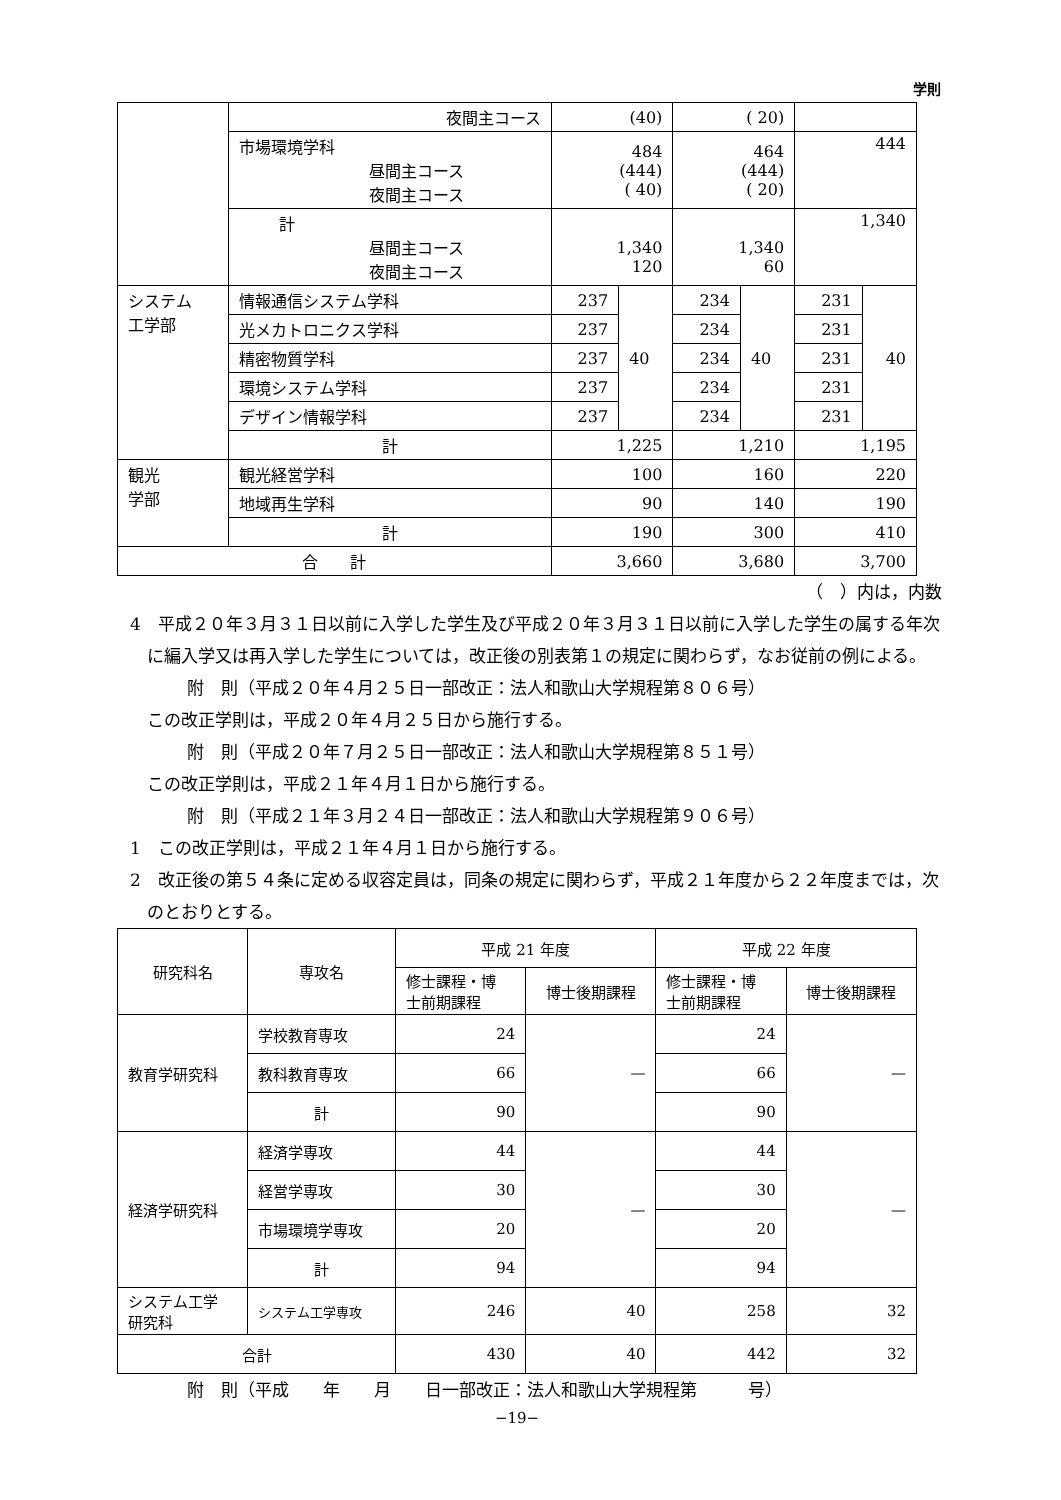学則
| | 夜間主コース | (40) | | ( 20) | | | |
| | 市場環境学科 昼間主コース 夜間主コース | 484 (444) ( 40) | | 464 (444) ( 20) | | 444 | |
| | 計 昼間主コース 夜間主コース | 1,340 120 | | 1,340 60 | | 1,340 | |
| システム 工学部 | 情報通信システム学科 | 237 | 40 | 234 | 40 | 231 | 40 |
| | 光メカトロニクス学科 | 237 | | 234 | | 231 | |
| | 精密物質学科 | 237 | | 234 | | 231 | |
| | 環境システム学科 | 237 | | 234 | | 231 | |
| | デザイン情報学科 | 237 | | 234 | | 231 | |
| | 計 | 1,225 | | 1,210 | | 1,195 | |
| 観光 学部 | 観光経営学科 | 100 | | 160 | | 220 | |
| | 地域再生学科 | 90 | | 140 | | 190 | |
| | 計 | 190 | | 300 | | 410 | |
| 合 計 | | 3,660 | | 3,680 | | 3,700 | |
（　）内は，内数
4　平成２０年３月３１日以前に入学した学生及び平成２０年３月３１日以前に入学した学生の属する年次に編入学又は再入学した学生については，改正後の別表第１の規定に関わらず，なお従前の例による。
附　則（平成２０年４月２５日一部改正：法人和歌山大学規程第８０６号）
この改正学則は，平成２０年４月２５日から施行する。
附　則（平成２０年７月２５日一部改正：法人和歌山大学規程第８５１号）
この改正学則は，平成２１年４月１日から施行する。
附　則（平成２１年３月２４日一部改正：法人和歌山大学規程第９０６号）
1　この改正学則は，平成２１年４月１日から施行する。
2　改正後の第５４条に定める収容定員は，同条の規定に関わらず，平成２１年度から２２年度までは，次のとおりとする。
| 研究科名 | 専攻名 | 平成 21 年度 | | 平成 22 年度 | |
| --- | --- | --- | --- | --- | --- |
| | | 修士課程・博 士前期課程 | 博士後期課程 | 修士課程・博 士前期課程 | 博士後期課程 |
| 教育学研究科 | 学校教育専攻 | 24 | — | 24 | — |
| | 教科教育専攻 | 66 | | 66 | |
| | 計 | 90 | | 90 | |
| 経済学研究科 | 経済学専攻 | 44 | — | 44 | — |
| | 経営学専攻 | 30 | | 30 | |
| | 市場環境学専攻 | 20 | | 20 | |
| | 計 | 94 | | 94 | |
| システム工学 研究科 | システム工学専攻 | 246 | 40 | 258 | 32 |
| 合計 | | 430 | 40 | 442 | 32 |
附　則（平成　　年　　月　　日一部改正：法人和歌山大学規程第　　　号）
−19−